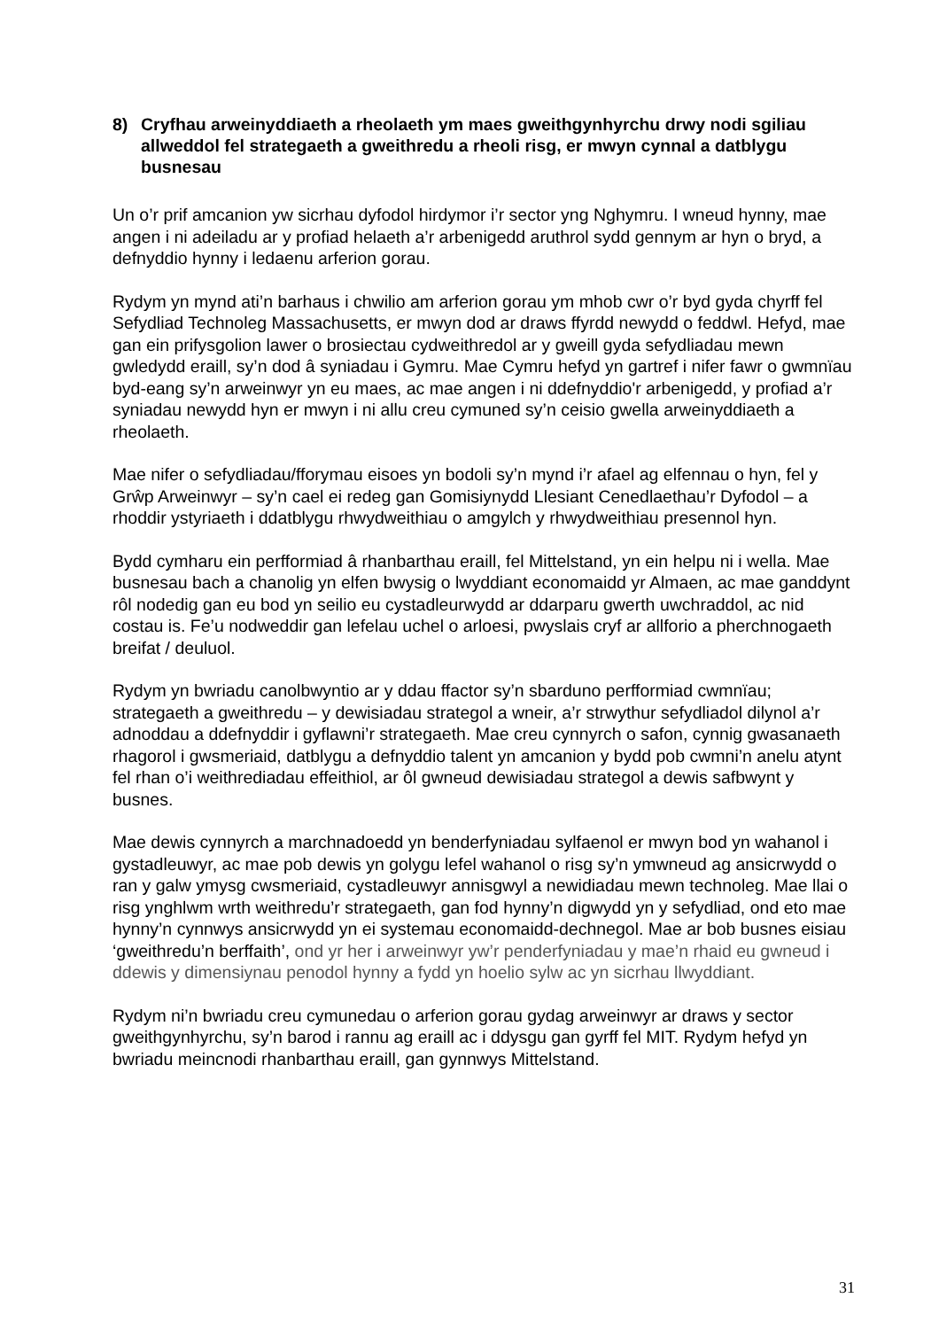8) Cryfhau arweinyddiaeth a rheolaeth ym maes gweithgynhyrchu drwy nodi sgiliau allweddol fel strategaeth a gweithredu a rheoli risg, er mwyn cynnal a datblygu busnesau
Un o’r prif amcanion yw sicrhau dyfodol hirdymor i’r sector yng Nghymru. I wneud hynny, mae angen i ni adeiladu ar y profiad helaeth a’r arbenigedd aruthrol sydd gennym ar hyn o bryd, a defnyddio hynny i ledaenu arferion gorau.
Rydym yn mynd ati’n barhaus i chwilio am arferion gorau ym mhob cwr o’r byd gyda chyrff fel Sefydliad Technoleg Massachusetts, er mwyn dod ar draws ffyrdd newydd o feddwl. Hefyd, mae gan ein prifysgolion lawer o brosiectau cydweithredol ar y gweill gyda sefydliadau mewn gwledydd eraill, sy’n dod â syniadau i Gymru. Mae Cymru hefyd yn gartref i nifer fawr o gwmnïau byd-eang sy’n arweinwyr yn eu maes, ac mae angen i ni ddefnyddio'r arbenigedd, y profiad a’r syniadau newydd hyn er mwyn i ni allu creu cymuned sy’n ceisio gwella arweinyddiaeth a rheolaeth.
Mae nifer o sefydliadau/fforymau eisoes yn bodoli sy’n mynd i’r afael ag elfennau o hyn, fel y Grŵp Arweinwyr – sy’n cael ei redeg gan Gomisiynydd Llesiant Cenedlaethau’r Dyfodol – a rhoddir ystyriaeth i ddatblygu rhwydweithiau o amgylch y rhwydweithiau presennol hyn.
Bydd cymharu ein perfformiad â rhanbarthau eraill, fel Mittelstand, yn ein helpu ni i wella. Mae busnesau bach a chanolig yn elfen bwysig o lwyddiant economaidd yr Almaen, ac mae ganddynt rôl nodedig gan eu bod yn seilio eu cystadleurwydd ar ddarparu gwerth uwchraddol, ac nid costau is. Fe’u nodweddir gan lefelau uchel o arloesi, pwyslais cryf ar allforio a pherchnogaeth breifat / deuluol.
Rydym yn bwriadu canolbwyntio ar y ddau ffactor sy’n sbarduno perfformiad cwmnïau; strategaeth a gweithredu – y dewisiadau strategol a wneir, a’r strwythur sefydliadol dilynol a’r adnoddau a ddefnyddir i gyflawni’r strategaeth. Mae creu cynnyrch o safon, cynnig gwasanaeth rhagorol i gwsmeriaid, datblygu a defnyddio talent yn amcanion y bydd pob cwmni’n anelu atynt fel rhan o’i weithrediadau effeithiol, ar ôl gwneud dewisiadau strategol a dewis safbwynt y busnes.
Mae dewis cynnyrch a marchnadoedd yn benderfyniadau sylfaenol er mwyn bod yn wahanol i gystadleuwyr, ac mae pob dewis yn golygu lefel wahanol o risg sy’n ymwneud ag ansicrwydd o ran y galw ymysg cwsmeriaid, cystadleuwyr annisgwyl a newidiadau mewn technoleg. Mae llai o risg ynghlwm wrth weithredu’r strategaeth, gan fod hynny’n digwydd yn y sefydliad, ond eto mae hynny’n cynnwys ansicrwydd yn ei systemau economaidd-dechnegol. Mae ar bob busnes eisiau ‘gweithredu’n berffaith’, ond yr her i arweinwyr yw’r penderfyniadau y mae’n rhaid eu gwneud i ddewis y dimensiynau penodol hynny a fydd yn hoelio sylw ac yn sicrhau llwyddiant.
Rydym ni’n bwriadu creu cymunedau o arferion gorau gydag arweinwyr ar draws y sector gweithgynhyrchu, sy’n barod i rannu ag eraill ac i ddysgu gan gyrff fel MIT. Rydym hefyd yn bwriadu meincnodi rhanbarthau eraill, gan gynnwys Mittelstand.
31